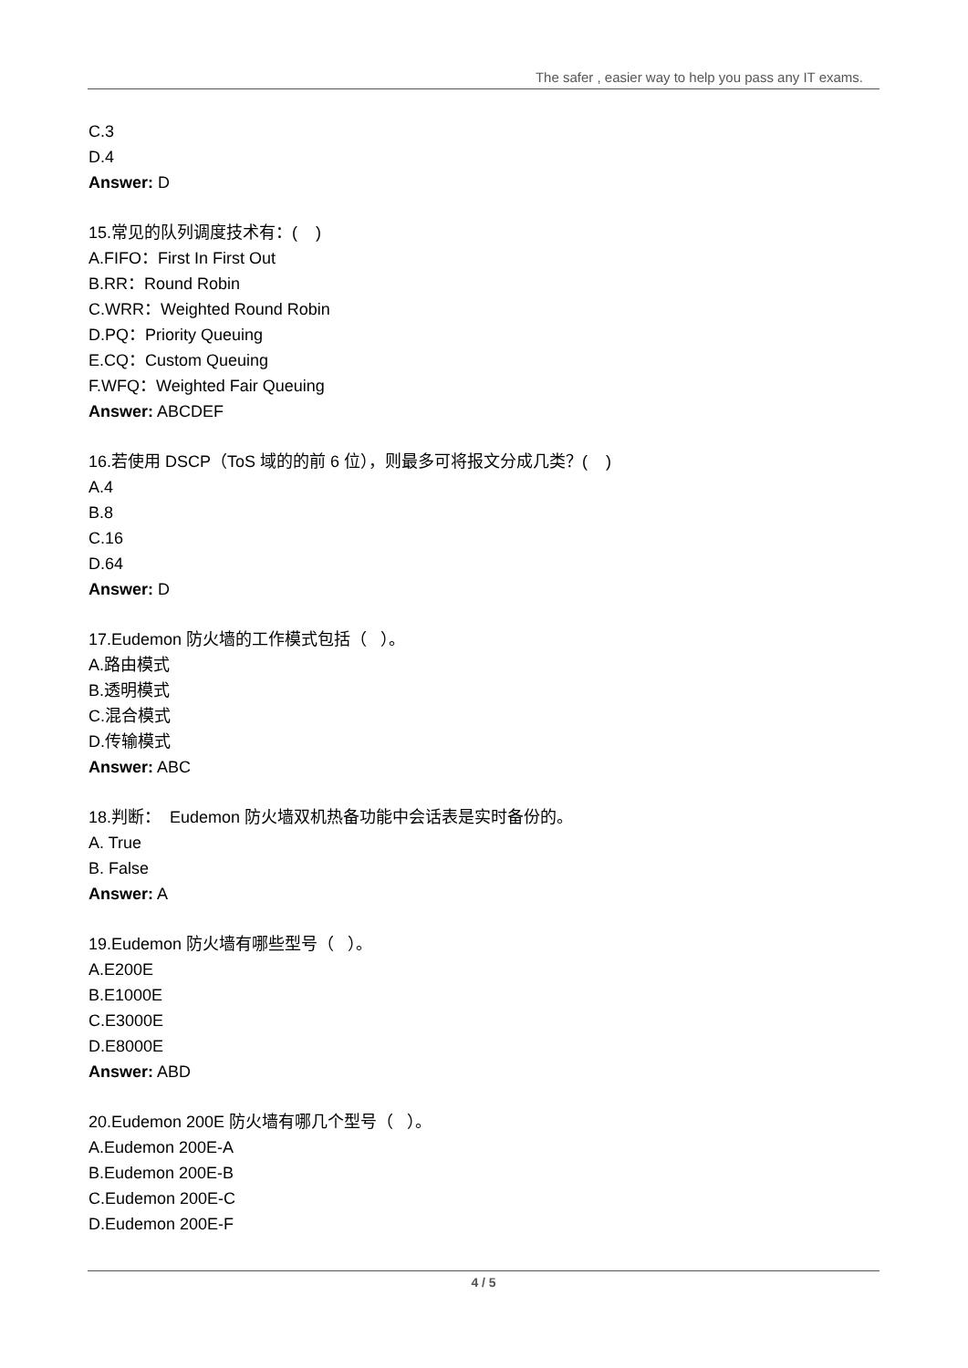The safer , easier way to help you pass any IT exams.
C.3
D.4
Answer: D
15.常见的队列调度技术有：( )
A.FIFO：First In First Out
B.RR：Round Robin
C.WRR：Weighted Round Robin
D.PQ：Priority Queuing
E.CQ：Custom Queuing
F.WFQ：Weighted Fair Queuing
Answer: ABCDEF
16.若使用 DSCP（ToS 域的的前 6 位），则最多可将报文分成几类？( )
A.4
B.8
C.16
D.64
Answer: D
17.Eudemon 防火墙的工作模式包括（ ）。
A.路由模式
B.透明模式
C.混合模式
D.传输模式
Answer: ABC
18.判断： Eudemon 防火墙双机热备功能中会话表是实时备份的。
A. True
B. False
Answer: A
19.Eudemon 防火墙有哪些型号（ ）。
A.E200E
B.E1000E
C.E3000E
D.E8000E
Answer: ABD
20.Eudemon 200E 防火墙有哪几个型号（ ）。
A.Eudemon 200E-A
B.Eudemon 200E-B
C.Eudemon 200E-C
D.Eudemon 200E-F
4 / 5